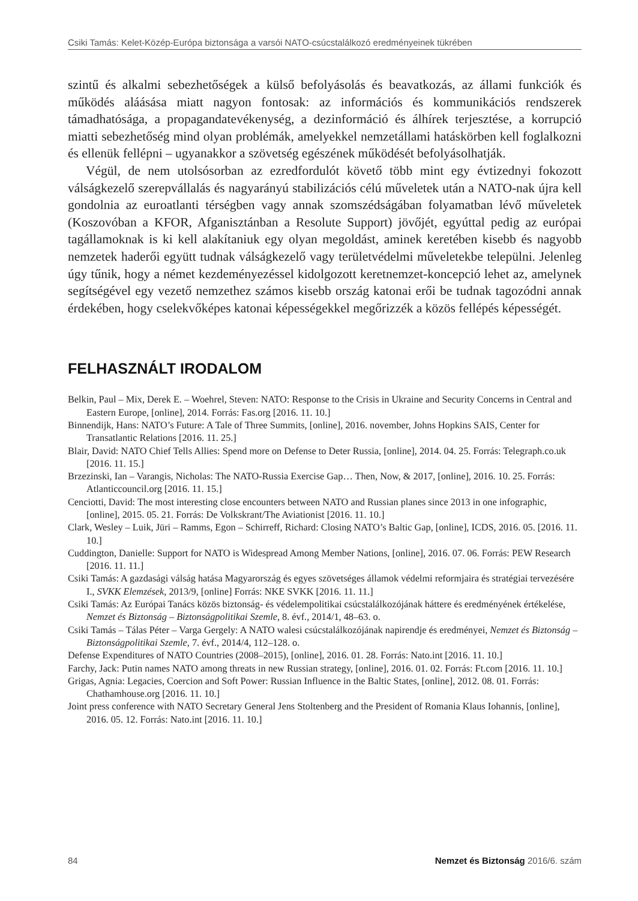Csiki Tamás: Kelet-Közép-Európa biztonsága a varsói NATO-csúcstalálkozó eredményeinek tükrében
szintű és alkalmi sebezhetőségek a külső befolyásolás és beavatkozás, az állami funkciók és működés aláásása miatt nagyon fontosak: az információs és kommunikációs rendszerek támadhatósága, a propagandatevékenység, a dezinformáció és álhírek terjesztése, a korrupció miatti sebezhetőség mind olyan problémák, amelyekkel nemzetállami hatáskörben kell foglalkozni és ellenük fellépni – ugyanakkor a szövetség egészének működését befolyásolhatják.
Végül, de nem utolsósorban az ezredfordulót követő több mint egy évtizednyi fokozott válságkezelő szerepvállalás és nagyarányú stabilizációs célú műveletek után a NATO-nak újra kell gondolnia az euroatlanti térségben vagy annak szomszédságában folyamatban lévő műveletek (Koszovóban a KFOR, Afganisztánban a Resolute Support) jövőjét, egyúttal pedig az európai tagállamoknak is ki kell alakítaniuk egy olyan megoldást, aminek keretében kisebb és nagyobb nemzetek haderői együtt tudnak válságkezelő vagy területvédelmi műveletekbe települni. Jelenleg úgy tűnik, hogy a német kezdeményezéssel kidolgozott keretnemzet-koncepció lehet az, amelynek segítségével egy vezető nemzethez számos kisebb ország katonai erői be tudnak tagozódni annak érdekében, hogy cselekvőképes katonai képességekkel megőrizzék a közös fellépés képességét.
FELHASZNÁLT IRODALOM
Belkin, Paul – Mix, Derek E. – Woehrel, Steven: NATO: Response to the Crisis in Ukraine and Security Concerns in Central and Eastern Europe, [online], 2014. Forrás: Fas.org [2016. 11. 10.]
Binnendijk, Hans: NATO’s Future: A Tale of Three Summits, [online], 2016. november, Johns Hopkins SAIS, Center for Transatlantic Relations [2016. 11. 25.]
Blair, David: NATO Chief Tells Allies: Spend more on Defense to Deter Russia, [online], 2014. 04. 25. Forrás: Telegraph.co.uk [2016. 11. 15.]
Brzezinski, Ian – Varangis, Nicholas: The NATO-Russia Exercise Gap… Then, Now, & 2017, [online], 2016. 10. 25. Forrás: Atlanticcouncil.org [2016. 11. 15.]
Cenciotti, David: The most interesting close encounters between NATO and Russian planes since 2013 in one infographic, [online], 2015. 05. 21. Forrás: De Volkskrant/The Aviationist [2016. 11. 10.]
Clark, Wesley – Luik, Jüri – Ramms, Egon – Schirreff, Richard: Closing NATO’s Baltic Gap, [online], ICDS, 2016. 05. [2016. 11. 10.]
Cuddington, Danielle: Support for NATO is Widespread Among Member Nations, [online], 2016. 07. 06. Forrás: PEW Research [2016. 11. 11.]
Csiki Tamás: A gazdasági válság hatása Magyarország és egyes szövetséges államok védelmi reformjaira és stratégiai tervezésére I., SVKK Elemzések, 2013/9, [online] Forrás: NKE SVKK [2016. 11. 11.]
Csiki Tamás: Az Európai Tanács közös biztonság- és védelempolitikai csúcstalálkozójának háttere és eredményének értékelése, Nemzet és Biztonság – Biztonságpolitikai Szemle, 8. évf., 2014/1, 48–63. o.
Csiki Tamás – Tálas Péter – Varga Gergely: A NATO walesi csúcstalálkozójának napirendje és eredményei, Nemzet és Biztonság – Biztonságpolitikai Szemle, 7. évf., 2014/4, 112–128. o.
Defense Expenditures of NATO Countries (2008–2015), [online], 2016. 01. 28. Forrás: Nato.int [2016. 11. 10.]
Farchy, Jack: Putin names NATO among threats in new Russian strategy, [online], 2016. 01. 02. Forrás: Ft.com [2016. 11. 10.]
Grigas, Agnia: Legacies, Coercion and Soft Power: Russian Influence in the Baltic States, [online], 2012. 08. 01. Forrás: Chathamhouse.org [2016. 11. 10.]
Joint press conference with NATO Secretary General Jens Stoltenberg and the President of Romania Klaus Iohannis, [online], 2016. 05. 12. Forrás: Nato.int [2016. 11. 10.]
84 Nemzet és Biztonság 2016/6. szám